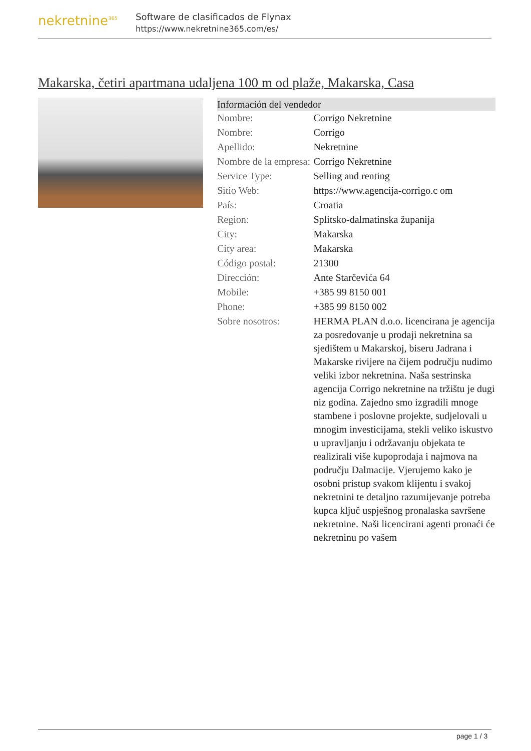nekretnine<sup>365</sup>
Software de clasificados de Flynax
https://www.nekretnine365.com/es/
Makarska, četiri apartmana udaljena 100 m od plaže, Makarska, Casa
| Información del vendedor | |
| --- | --- |
| Nombre: | Corrigo Nekretnine |
| Nombre: | Corrigo |
| Apellido: | Nekretnine |
| Nombre de la empresa: | Corrigo Nekretnine |
| Service Type: | Selling and renting |
| Sitio Web: | https://www.agencija-corrigo.c om |
| País: | Croatia |
| Region: | Splitsko-dalmatinska županija |
| City: | Makarska |
| City area: | Makarska |
| Código postal: | 21300 |
| Dirección: | Ante Starčevića 64 |
| Mobile: | +385 99 8150 001 |
| Phone: | +385 99 8150 002 |
| Sobre nosotros: | HERMA PLAN d.o.o. licencirana je agencija za posredovanje u prodaji nekretnina sa sjedištem u Makarskoj, biseru Jadrana i Makarske rivijere na čijem području nudimo veliki izbor nekretnina. Naša sestrinska agencija Corrigo nekretnine na tržištu je dugi niz godina. Zajedno smo izgradili mnoge stambene i poslovne projekte, sudjelovali u mnogim investicijama, stekli veliko iskustvo u upravljanju i održavanju objekata te realizirali više kupoprodaja i najmova na području Dalmacije. Vjerujemo kako je osobni pristup svakom klijentu i svakoj nekretnini te detaljno razumijevanje potreba kupca ključ uspješnog pronalaska savršene nekretnine. Naši licencirani agenti pronaći će nekretninu po vašem |
page 1 / 3